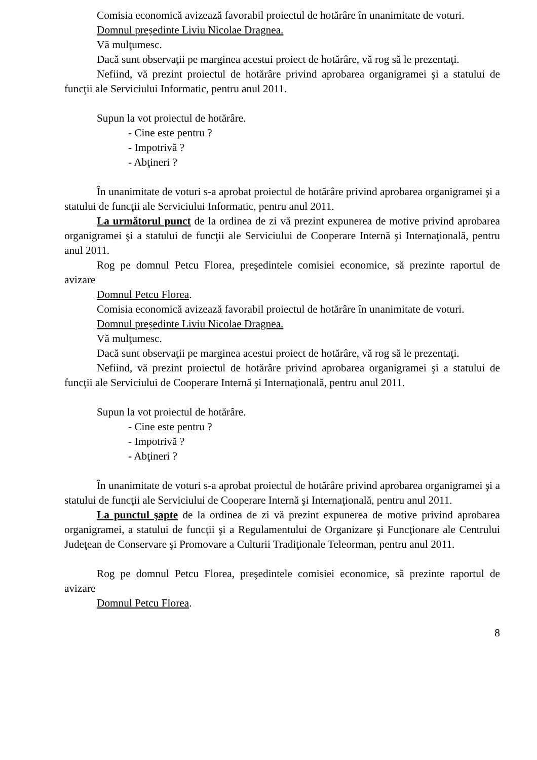Comisia economică avizează favorabil proiectul de hotărâre în unanimitate de voturi.
Domnul preşedinte Liviu Nicolae Dragnea.
Vă mulţumesc.
Dacă sunt observaţii pe marginea acestui proiect de hotărâre, vă rog să le prezentaţi.
Nefiind, vă prezint proiectul de hotărâre privind aprobarea organigramei şi a statului de funcţii ale Serviciului Informatic, pentru anul 2011.
Supun la vot proiectul de hotărâre.
- Cine este pentru ?
- Impotrivă ?
- Abţineri ?
În unanimitate de voturi s-a aprobat proiectul de hotărâre privind aprobarea organigramei şi a statului de funcţii ale Serviciului Informatic, pentru anul 2011.
La următorul punct de la ordinea de zi vă prezint expunerea de motive privind aprobarea organigramei şi a statului de funcţii ale Serviciului de Cooperare Internă şi Internaţională, pentru anul 2011.
Rog pe domnul Petcu Florea, preşedintele comisiei economice, să prezinte raportul de avizare
Domnul Petcu Florea.
Comisia economică avizează favorabil proiectul de hotărâre în unanimitate de voturi.
Domnul preşedinte Liviu Nicolae Dragnea.
Vă mulţumesc.
Dacă sunt observaţii pe marginea acestui proiect de hotărâre, vă rog să le prezentaţi.
Nefiind, vă prezint proiectul de hotărâre privind aprobarea organigramei şi a statului de funcţii ale Serviciului de Cooperare Internă şi Internaţională, pentru anul 2011.
Supun la vot proiectul de hotărâre.
- Cine este pentru ?
- Impotrivă ?
- Abţineri ?
În unanimitate de voturi s-a aprobat proiectul de hotărâre privind aprobarea organigramei şi a statului de funcţii ale Serviciului de Cooperare Internă şi Internaţională, pentru anul 2011.
La punctul şapte de la ordinea de zi vă prezint expunerea de motive privind aprobarea organigramei, a statului de funcţii şi a Regulamentului de Organizare şi Funcţionare ale Centrului Judeţean de Conservare şi Promovare a Culturii Tradiţionale Teleorman, pentru anul 2011.
Rog pe domnul Petcu Florea, preşedintele comisiei economice, să prezinte raportul de avizare
Domnul Petcu Florea.
8